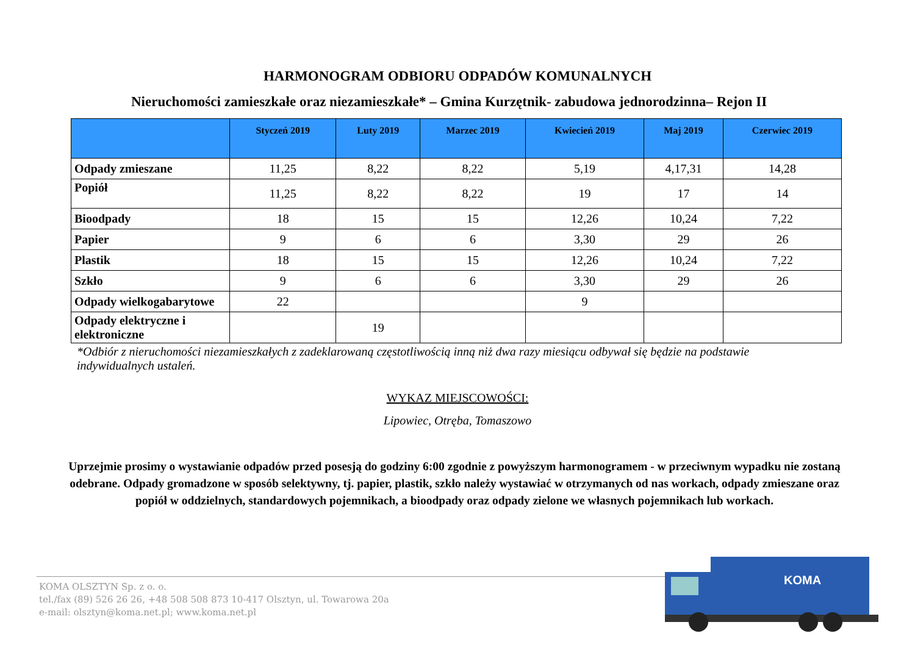HARMONOGRAM ODBIORU ODPADÓW KOMUNALNYCH
Nieruchomości zamieszkałe oraz niezamieszkałe* – Gmina Kurzętnik- zabudowa jednorodzinna– Rejon II
| | Styczeń 2019 | Luty 2019 | Marzec 2019 | Kwiecień 2019 | Maj 2019 | Czerwiec 2019 |
| --- | --- | --- | --- | --- | --- | --- |
| Odpady zmieszane | 11,25 | 8,22 | 8,22 | 5,19 | 4,17,31 | 14,28 |
| Popiół | 11,25 | 8,22 | 8,22 | 19 | 17 | 14 |
| Bioodpady | 18 | 15 | 15 | 12,26 | 10,24 | 7,22 |
| Papier | 9 | 6 | 6 | 3,30 | 29 | 26 |
| Plastik | 18 | 15 | 15 | 12,26 | 10,24 | 7,22 |
| Szkło | 9 | 6 | 6 | 3,30 | 29 | 26 |
| Odpady wielkogabarytowe | 22 | | | 9 | | |
| Odpady elektryczne i elektroniczne | | 19 | | | | |
*Odbiór z nieruchomości niezamieszkałych z zadeklarowaną częstotliwością inną niż dwa razy miesiącu odbywał się będzie na podstawie indywidualnych ustaleń.
WYKAZ MIEJSCOWOŚCI:
Lipowiec, Otręba, Tomaszowo
Uprzejmie prosimy o wystawianie odpadów przed posesją do godziny 6:00 zgodnie z powyższym harmonogramem - w przeciwnym wypadku nie zostaną odebrane. Odpady gromadzone w sposób selektywny, tj. papier, plastik, szkło należy wystawiać w otrzymanych od nas workach, odpady zmieszane oraz popiół w oddzielnych, standardowych pojemnikach, a bioodpady oraz odpady zielone we własnych pojemnikach lub workach.
KOMA OLSZTYN Sp. z o. o.
tel./fax (89) 526 26 26, +48 508 508 873 10-417 Olsztyn, ul. Towarowa 20a
e-mail: olsztyn@koma.net.pl; www.koma.net.pl
KOMA